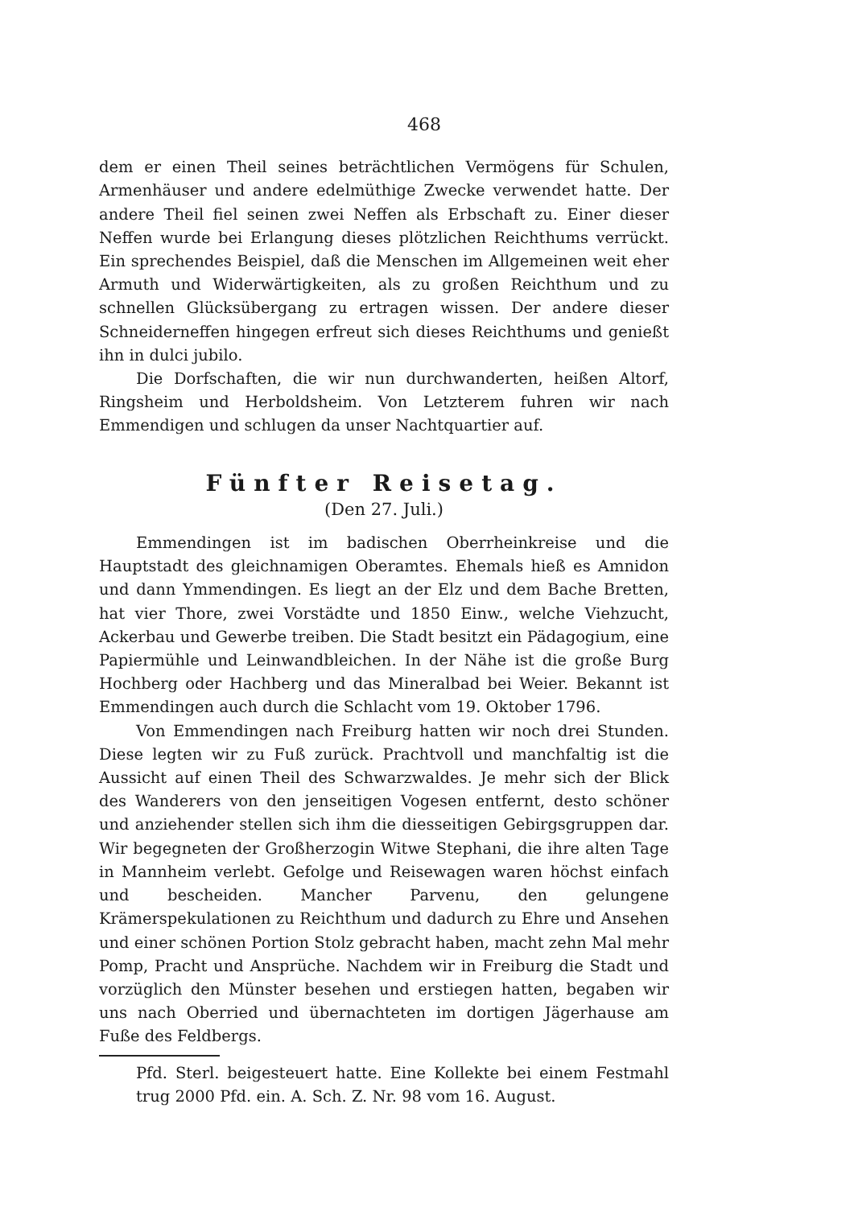468
dem er einen Theil seines beträchtlichen Vermögens für Schulen, Armenhäuser und andere edelmüthige Zwecke verwendet hatte. Der andere Theil fiel seinen zwei Neffen als Erbschaft zu. Einer dieser Neffen wurde bei Erlangung dieses plötzlichen Reichthums verrückt. Ein sprechendes Beispiel, daß die Menschen im Allgemeinen weit eher Armuth und Widerwärtigkeiten, als zu großen Reichthum und zu schnellen Glücksübergang zu ertragen wissen. Der andere dieser Schneiderneffen hingegen erfreut sich dieses Reichthums und genießt ihn in dulci jubilo.
Die Dorfschaften, die wir nun durchwanderten, heißen Altorf, Ringsheim und Herboldsheim. Von Letzterem fuhren wir nach Emmendigen und schlugen da unser Nachtquartier auf.
Fünfter Reisetag.
(Den 27. Juli.)
Emmendingen ist im badischen Oberrheinkreise und die Hauptstadt des gleichnamigen Oberamtes. Ehemals hieß es Amnidon und dann Ymmendingen. Es liegt an der Elz und dem Bache Bretten, hat vier Thore, zwei Vorstädte und 1850 Einw., welche Viehzucht, Ackerbau und Gewerbe treiben. Die Stadt besitzt ein Pädagogium, eine Papiermühle und Leinwandbleichen. In der Nähe ist die große Burg Hochberg oder Hachberg und das Mineralbad bei Weier. Bekannt ist Emmendingen auch durch die Schlacht vom 19. Oktober 1796.
Von Emmendingen nach Freiburg hatten wir noch drei Stunden. Diese legten wir zu Fuß zurück. Prachtvoll und manchfaltig ist die Aussicht auf einen Theil des Schwarzwaldes. Je mehr sich der Blick des Wanderers von den jenseitigen Vogesen entfernt, desto schöner und anziehender stellen sich ihm die diesseitigen Gebirgsgruppen dar. Wir begegneten der Großherzogin Witwe Stephani, die ihre alten Tage in Mannheim verlebt. Gefolge und Reisewagen waren höchst einfach und bescheiden. Mancher Parvenu, den gelungene Krämerspekulationen zu Reichthum und dadurch zu Ehre und Ansehen und einer schönen Portion Stolz gebracht haben, macht zehn Mal mehr Pomp, Pracht und Ansprüche. Nachdem wir in Freiburg die Stadt und vorzüglich den Münster besehen und erstiegen hatten, begaben wir uns nach Oberried und übernachteten im dortigen Jägerhause am Fuße des Feldbergs.
Pfd. Sterl. beigesteuert hatte. Eine Kollekte bei einem Festmahl trug 2000 Pfd. ein. A. Sch. Z. Nr. 98 vom 16. August.